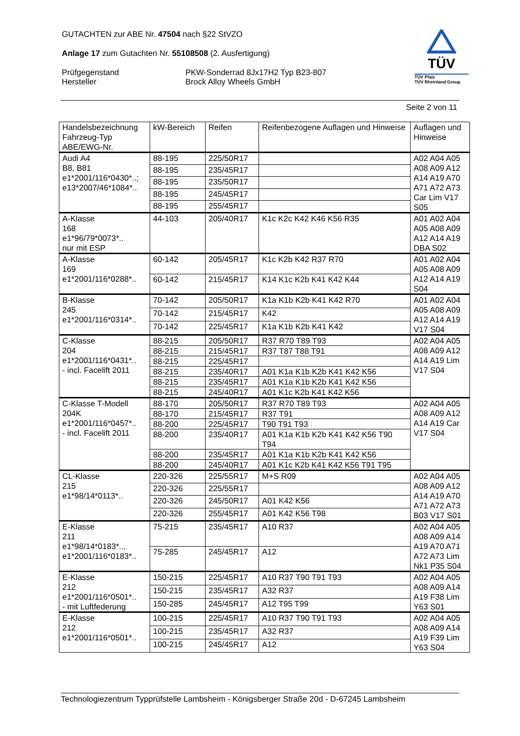GUTACHTEN zur ABE Nr. 47504 nach §22 StVZO
Anlage 17 zum Gutachten Nr. 55108508 (2. Ausfertigung)
Prüfgegenstand
Hersteller
PKW-Sonderrad 8Jx17H2 Typ B23-807
Brock Alloy Wheels GmbH
TÜV
TÜV Pfalz
TÜV Rheinland Group
Seite 2 von 11
| Handelsbezeichnung Fahrzeug-Typ ABE/EWG-Nr. | kW-Bereich | Reifen | Reifenbezogene Auflagen und Hinweise | Auflagen und Hinweise |
| Audi A4 B8, B81 e1*2001/116*0430*..; e13*2007/46*1084*.. | 88-195 | 225/50R17 | | A02 A04 A05 A08 A09 A12 A14 A19 A70 A71 A72 A73 Car Lim V17 S05 |
| | 88-195 | 235/45R17 | | |
| | 88-195 | 235/50R17 | | |
| | 88-195 | 245/45R17 | | |
| | 88-195 | 255/45R17 | | |
| A-Klasse 168 e1*96/79*0073*.. nur mit ESP | 44-103 | 205/40R17 | K1c K2c K42 K46 K56 R35 | A01 A02 A04 A05 A08 A09 A12 A14 A19 DBA S02 |
| A-Klasse 169 e1*2001/116*0288*.. | 60-142 | 205/45R17 | K1c K2b K42 R37 R70 | A01 A02 A04 A05 A08 A09 A12 A14 A19 S04 |
| | 60-142 | 215/45R17 | K14 K1c K2b K41 K42 K44 | |
| B-Klasse 245 e1*2001/116*0314*.. | 70-142 | 205/50R17 | K1a K1b K2b K41 K42 R70 | A01 A02 A04 A05 A08 A09 A12 A14 A19 V17 S04 |
| | 70-142 | 215/45R17 | K42 | |
| | 70-142 | 225/45R17 | K1a K1b K2b K41 K42 | |
| C-Klasse 204 e1*2001/116*0431*.. - incl. Facelift 2011 | 88-215 | 205/50R17 | R37 R70 T89 T93 | A02 A04 A05 A08 A09 A12 A14 A19 Lim V17 S04 |
| | 88-215 | 215/45R17 | R37 T87 T88 T91 | |
| | 88-215 | 225/45R17 | | |
| | 88-215 | 235/40R17 | A01 K1a K1b K2b K41 K42 K56 | |
| | 88-215 | 235/45R17 | A01 K1a K1b K2b K41 K42 K56 | |
| | 88-215 | 245/40R17 | A01 K1c K2b K41 K42 K56 | |
| C-Klasse T-Modell 204K e1*2001/116*0457*.. - incl. Facelift 2011 | 88-170 | 205/50R17 | R37 R70 T89 T93 | A02 A04 A05 A08 A09 A12 A14 A19 Car V17 S04 |
| | 88-170 | 215/45R17 | R37 T91 | |
| | 88-200 | 225/45R17 | T90 T91 T93 | |
| | 88-200 | 235/40R17 | A01 K1a K1b K2b K41 K42 K56 T90 T94 | |
| | 88-200 | 235/45R17 | A01 K1a K1b K2b K41 K42 K56 | |
| | 88-200 | 245/40R17 | A01 K1c K2b K41 K42 K56 T91 T95 | |
| CL-Klasse 215 e1*98/14*0113*.. | 220-326 | 225/55R17 | M+S R09 | A02 A04 A05 A08 A09 A12 A14 A19 A70 A71 A72 A73 B03 V17 S01 |
| | 220-326 | 225/55R17 | | |
| | 220-326 | 245/50R17 | A01 K42 K56 | |
| | 220-326 | 255/45R17 | A01 K42 K56 T98 | |
| E-Klasse 211 e1*98/14*0183*.., e1*2001/116*0183*.. | 75-215 | 235/45R17 | A10 R37 | A02 A04 A05 A08 A09 A14 A19 A70 A71 A72 A73 Lim Nk1 P35 S04 |
| | 75-285 | 245/45R17 | A12 | |
| E-Klasse 212 e1*2001/116*0501*.. - mit Luftfederung | 150-215 | 225/45R17 | A10 R37 T90 T91 T93 | A02 A04 A05 A08 A09 A14 A19 F38 Lim Y63 S01 |
| | 150-215 | 235/45R17 | A32 R37 | |
| | 150-285 | 245/45R17 | A12 T95 T99 | |
| E-Klasse 212 e1*2001/116*0501*.. | 100-215 | 225/45R17 | A10 R37 T90 T91 T93 | A02 A04 A05 A08 A09 A14 A19 F39 Lim Y63 S04 |
| | 100-215 | 235/45R17 | A32 R37 | |
| | 100-215 | 245/45R17 | A12 | |
Technologiezentrum Typprüfstelle Lambsheim - Königsberger Straße 20d - D-67245 Lambsheim